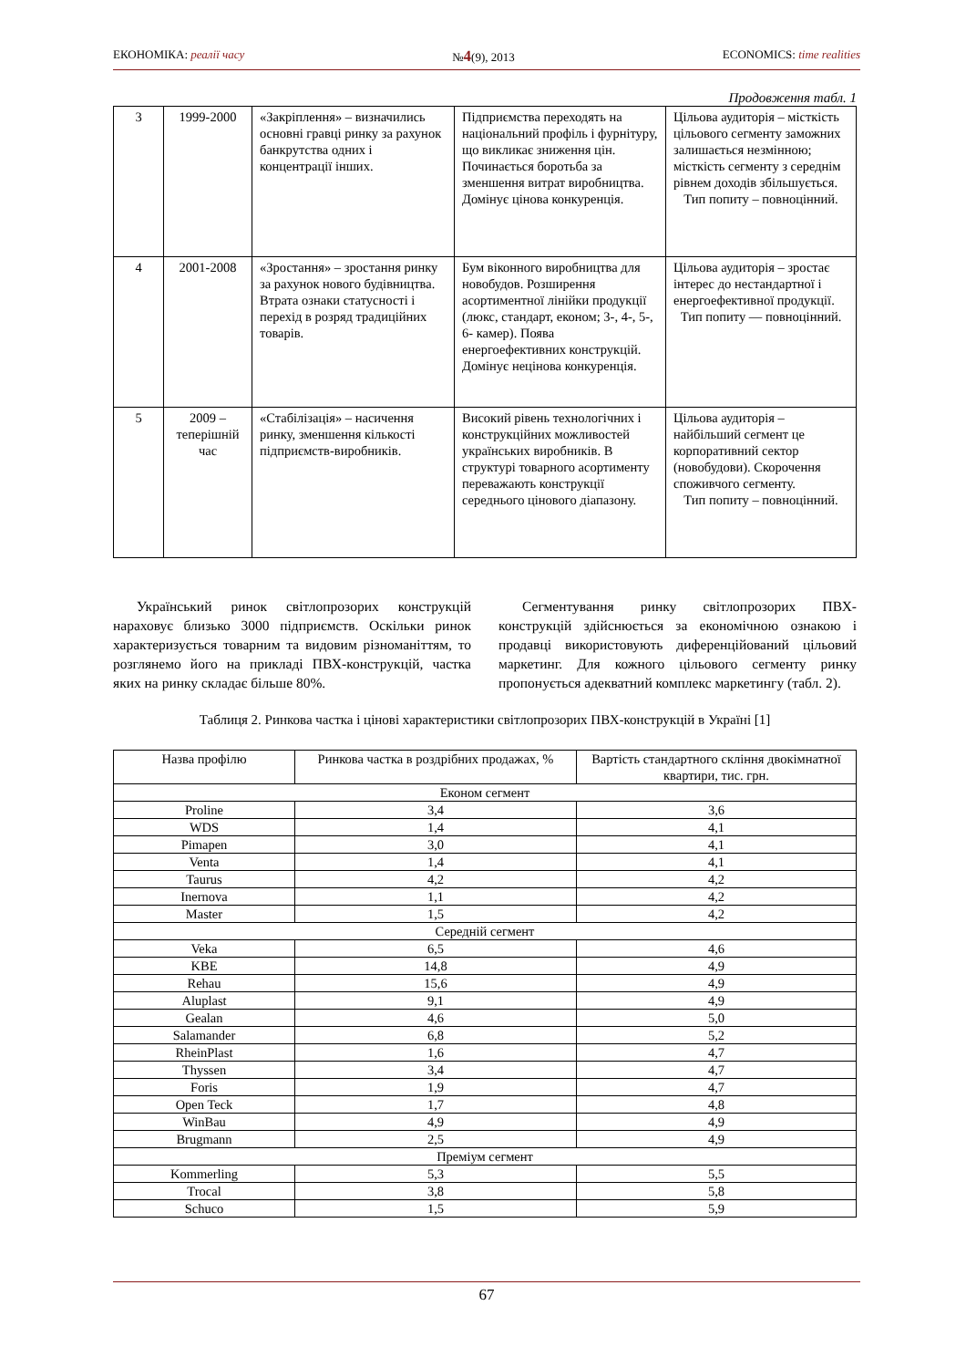ЕКОНОМІКА: реалії часу №4(9), 2013 ECONOMICS: time realities
Продовження табл. 1
| 3 | 1999-2000 | «Закріплення» – визначились основні гравці ринку за рахунок банкрутства одних і концентрації інших. | Підприємства переходять на національний профіль і фурнітуру, що викликає зниження цін. Починається боротьба за зменшення витрат виробництва. Домінує цінова конкуренція. | Цільова аудиторія – місткість цільового сегменту заможних залишається незмінною; місткість сегменту з середнім рівнем доходів збільшується. Тип попиту – повноцінний. |
| 4 | 2001-2008 | «Зростання» – зростання ринку за рахунок нового будівництва. Втрата ознаки статусності і перехід в розряд традиційних товарів. | Бум віконного виробництва для новобудов. Розширення асортиментної лінійки продукції (люкс, стандарт, економ; 3-, 4-, 5-, 6- камер). Поява енергоефективних конструкцій. Домінує нецінова конкуренція. | Цільова аудиторія – зростає інтерес до нестандартної і енергоефективної продукції. Тип попиту — повноцінний. |
| 5 | 2009 – теперішній час | «Стабілізація» – насичення ринку, зменшення кількості підприємств-виробників. | Високий рівень технологічних і конструкційних можливостей українських виробників. В структурі товарного асортименту переважають конструкції середнього цінового діапазону. | Цільова аудиторія – найбільший сегмент це корпоративний сектор (новобудови). Скорочення споживчого сегменту. Тип попиту – повноцінний. |
Український ринок світлопрозорих конструкцій нараховує близько 3000 підприємств. Оскільки ринок характеризується товарним та видовим різноманіттям, то розглянемо його на прикладі ПВХ-конструкцій, частка яких на ринку складає більше 80%.
Сегментування ринку світлопрозорих ПВХ-конструкцій здійснюється за економічною ознакою і продавці використовують диференційований цільовий маркетинг. Для кожного цільового сегменту ринку пропонується адекватний комплекс маркетингу (табл. 2).
Таблиця 2. Ринкова частка і цінові характеристики світлопрозорих ПВХ-конструкцій в Україні [1]
| Назва профілю | Ринкова частка в роздрібних продажах, % | Вартість стандартного скління двокімнатної квартири, тис. грн. |
| --- | --- | --- |
| Економ сегмент | | |
| Proline | 3,4 | 3,6 |
| WDS | 1,4 | 4,1 |
| Pimapen | 3,0 | 4,1 |
| Venta | 1,4 | 4,1 |
| Taurus | 4,2 | 4,2 |
| Inernova | 1,1 | 4,2 |
| Master | 1,5 | 4,2 |
| Середній сегмент | | |
| Veka | 6,5 | 4,6 |
| KBE | 14,8 | 4,9 |
| Rehau | 15,6 | 4,9 |
| Aluplast | 9,1 | 4,9 |
| Gealan | 4,6 | 5,0 |
| Salamander | 6,8 | 5,2 |
| RheinPlast | 1,6 | 4,7 |
| Thyssen | 3,4 | 4,7 |
| Foris | 1,9 | 4,7 |
| Open Teck | 1,7 | 4,8 |
| WinBau | 4,9 | 4,9 |
| Brugmann | 2,5 | 4,9 |
| Преміум сегмент | | |
| Kommerling | 5,3 | 5,5 |
| Trocal | 3,8 | 5,8 |
| Schuco | 1,5 | 5,9 |
67